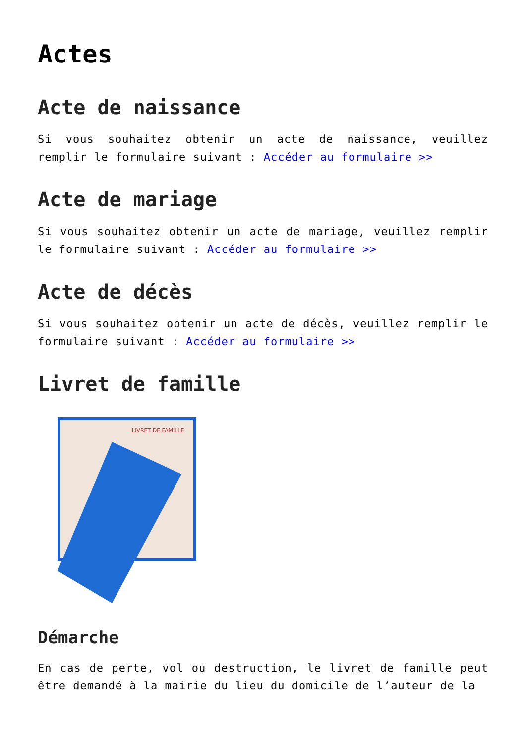Actes
Acte de naissance
Si vous souhaitez obtenir un acte de naissance, veuillez remplir le formulaire suivant : Accéder au formulaire >>
Acte de mariage
Si vous souhaitez obtenir un acte de mariage, veuillez remplir le formulaire suivant : Accéder au formulaire >>
Acte de décès
Si vous souhaitez obtenir un acte de décès, veuillez remplir le formulaire suivant : Accéder au formulaire >>
Livret de famille
LIVRET DE FAMILLE
Démarche
En cas de perte, vol ou destruction, le livret de famille peut être demandé à la mairie du lieu du domicile de l’auteur de la